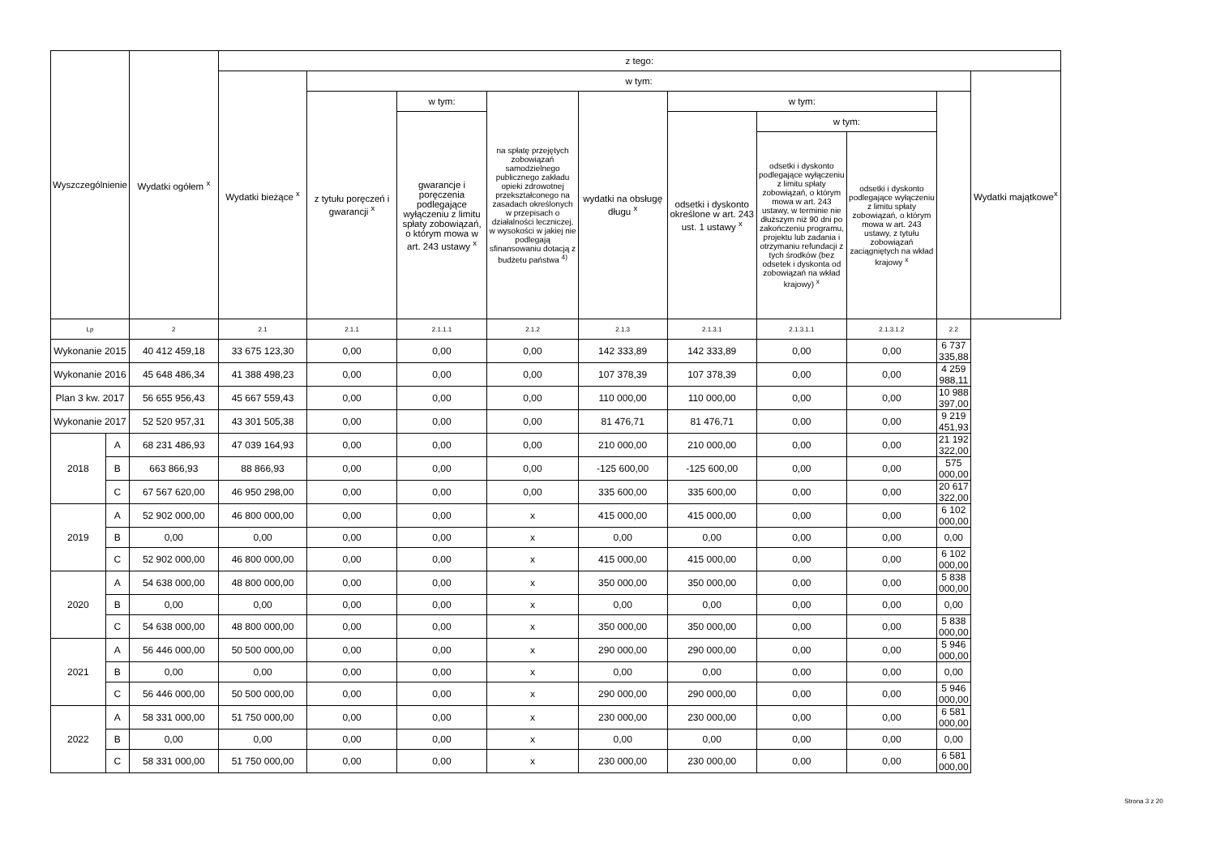| Wyszczególnienie | | Wydatki ogółem <sup>x</sup> | z tego: | | | | | | | | | |
| --- | --- | --- | --- | --- | --- | --- | --- | --- | --- | --- | --- | --- |
| | | | Wydatki bieżące <sup>x</sup> | w tym: | | | | | | | | Wydatki majątkowe<sup>x</sup> |
| | | | | z tytułu poręczeń i gwarancji <sup>x</sup> | w tym: | na spłatę przejętych zobowiązań samodzielnego publicznego zakładu opieki zdrowotnej przekształconego na zasadach określonych w przepisach o działalności leczniczej, w wysokości w jakiej nie podlegają sfinansowaniu dotacją z budżetu państwa <sup>4)</sup> | wydatki na obsługę długu <sup>x</sup> | w tym: | | | | |
| | | | | | gwarancje i poręczenia podlegające wyłączeniu z limitu spłaty zobowiązań, o którym mowa w art. 243 ustawy <sup>x</sup> | | | odsetki i dyskonto określone w art. 243 ust. 1 ustawy <sup>x</sup> | w tym: | | | |
| | | | | | | | | | odsetki i dyskonto podlegające wyłączeniu z limitu spłaty zobowiązań, o którym mowa w art. 243 ustawy, w terminie nie dłuższym niż 90 dni po zakończeniu programu, projektu lub zadania i otrzymaniu refundacji z tych środków (bez odsetek i dyskonta od zobowiązań na wkład krajowy) <sup>x</sup> | odsetki i dyskonto podlegające wyłączeniu z limitu spłaty zobowiązań, o którym mowa w art. 243 ustawy, z tytułu zobowiązań zaciągniętych na wkład krajowy <sup>x</sup> | | |
| Lp | | 2 | 2.1 | 2.1.1 | 2.1.1.1 | 2.1.2 | 2.1.3 | 2.1.3.1 | 2.1.3.1.1 | 2.1.3.1.2 | 2.2 | |
| Wykonanie 2015 | | 40 412 459,18 | 33 675 123,30 | 0,00 | 0,00 | 0,00 | 142 333,89 | 142 333,89 | 0,00 | 0,00 | 6 737 335,88 | |
| Wykonanie 2016 | | 45 648 486,34 | 41 388 498,23 | 0,00 | 0,00 | 0,00 | 107 378,39 | 107 378,39 | 0,00 | 0,00 | 4 259 988,11 | |
| Plan 3 kw. 2017 | | 56 655 956,43 | 45 667 559,43 | 0,00 | 0,00 | 0,00 | 110 000,00 | 110 000,00 | 0,00 | 0,00 | 10 988 397,00 | |
| Wykonanie 2017 | | 52 520 957,31 | 43 301 505,38 | 0,00 | 0,00 | 0,00 | 81 476,71 | 81 476,71 | 0,00 | 0,00 | 9 219 451,93 | |
| 2018 | A | 68 231 486,93 | 47 039 164,93 | 0,00 | 0,00 | 0,00 | 210 000,00 | 210 000,00 | 0,00 | 0,00 | 21 192 322,00 | |
| | B | 663 866,93 | 88 866,93 | 0,00 | 0,00 | 0,00 | -125 600,00 | -125 600,00 | 0,00 | 0,00 | 575 000,00 | |
| | C | 67 567 620,00 | 46 950 298,00 | 0,00 | 0,00 | 0,00 | 335 600,00 | 335 600,00 | 0,00 | 0,00 | 20 617 322,00 | |
| 2019 | A | 52 902 000,00 | 46 800 000,00 | 0,00 | 0,00 | x | 415 000,00 | 415 000,00 | 0,00 | 0,00 | 6 102 000,00 | |
| | B | 0,00 | 0,00 | 0,00 | 0,00 | x | 0,00 | 0,00 | 0,00 | 0,00 | 0,00 | |
| | C | 52 902 000,00 | 46 800 000,00 | 0,00 | 0,00 | x | 415 000,00 | 415 000,00 | 0,00 | 0,00 | 6 102 000,00 | |
| 2020 | A | 54 638 000,00 | 48 800 000,00 | 0,00 | 0,00 | x | 350 000,00 | 350 000,00 | 0,00 | 0,00 | 5 838 000,00 | |
| | B | 0,00 | 0,00 | 0,00 | 0,00 | x | 0,00 | 0,00 | 0,00 | 0,00 | 0,00 | |
| | C | 54 638 000,00 | 48 800 000,00 | 0,00 | 0,00 | x | 350 000,00 | 350 000,00 | 0,00 | 0,00 | 5 838 000,00 | |
| 2021 | A | 56 446 000,00 | 50 500 000,00 | 0,00 | 0,00 | x | 290 000,00 | 290 000,00 | 0,00 | 0,00 | 5 946 000,00 | |
| | B | 0,00 | 0,00 | 0,00 | 0,00 | x | 0,00 | 0,00 | 0,00 | 0,00 | 0,00 | |
| | C | 56 446 000,00 | 50 500 000,00 | 0,00 | 0,00 | x | 290 000,00 | 290 000,00 | 0,00 | 0,00 | 5 946 000,00 | |
| 2022 | A | 58 331 000,00 | 51 750 000,00 | 0,00 | 0,00 | x | 230 000,00 | 230 000,00 | 0,00 | 0,00 | 6 581 000,00 | |
| | B | 0,00 | 0,00 | 0,00 | 0,00 | x | 0,00 | 0,00 | 0,00 | 0,00 | 0,00 | |
| | C | 58 331 000,00 | 51 750 000,00 | 0,00 | 0,00 | x | 230 000,00 | 230 000,00 | 0,00 | 0,00 | 6 581 000,00 | |
Strona 3 z 20